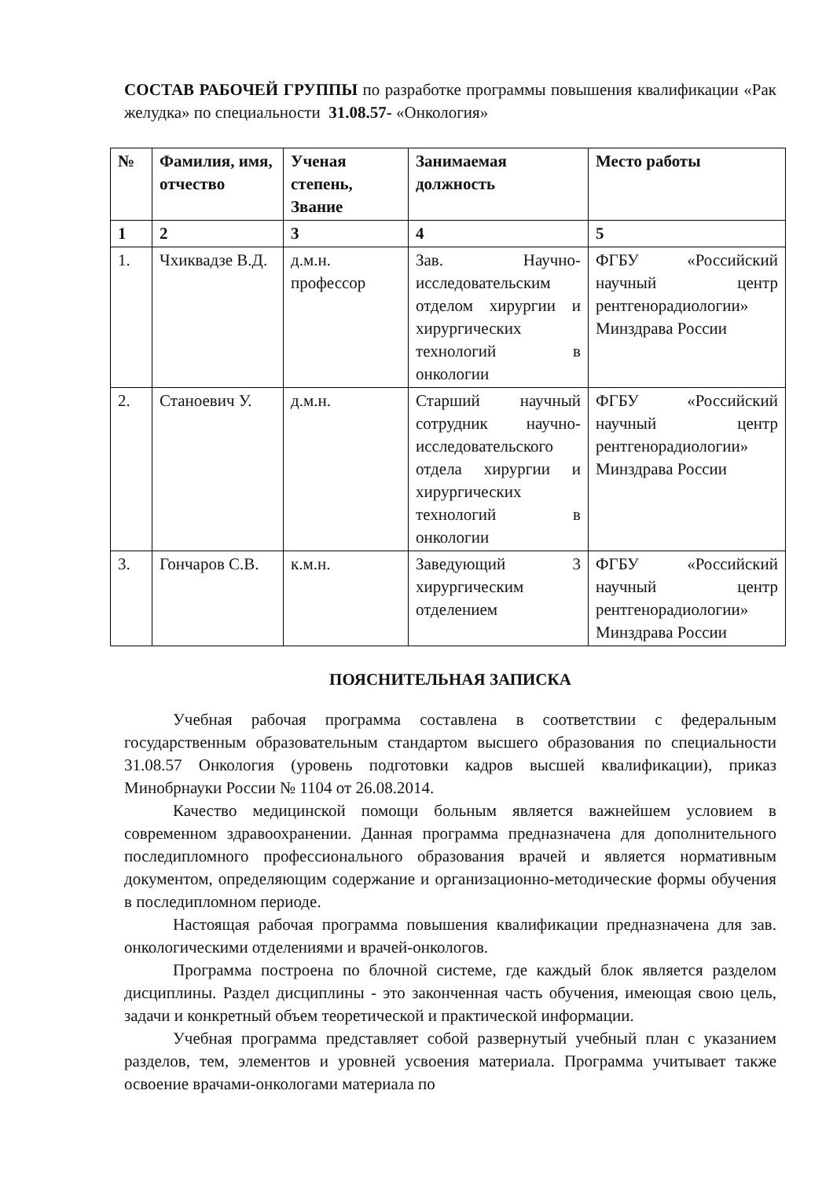СОСТАВ РАБОЧЕЙ ГРУППЫ по разработке программы повышения квалификации «Рак желудка» по специальности 31.08.57- «Онкология»
| № | Фамилия, имя, отчество | Ученая степень, Звание | Занимаемая должность | Место работы |
| --- | --- | --- | --- | --- |
| 1 | 2 | 3 | 4 | 5 |
| 1. | Чхиквадзе В.Д. | д.м.н. профессор | Зав. Научно-исследовательским отделом хирургии и хирургических технологий в онкологии | ФГБУ «Российский научный центр рентгенорадиологии» Минздрава России |
| 2. | Станоевич У. | д.м.н. | Старший научный сотрудник научно-исследовательского отдела хирургии и хирургических технологий в онкологии | ФГБУ «Российский научный центр рентгенорадиологии» Минздрава России |
| 3. | Гончаров С.В. | к.м.н. | Заведующий 3 хирургическим отделением | ФГБУ «Российский научный центр рентгенорадиологии» Минздрава России |
ПОЯСНИТЕЛЬНАЯ ЗАПИСКА
Учебная рабочая программа составлена в соответствии с федеральным государственным образовательным стандартом высшего образования по специальности 31.08.57 Онкология (уровень подготовки кадров высшей квалификации), приказ Минобрнауки России № 1104 от 26.08.2014.
Качество медицинской помощи больным является важнейшем условием в современном здравоохранении. Данная программа предназначена для дополнительного последипломного профессионального образования врачей и является нормативным документом, определяющим содержание и организационно-методические формы обучения в последипломном периоде.
Настоящая рабочая программа повышения квалификации предназначена для зав. онкологическими отделениями и врачей-онкологов.
Программа построена по блочной системе, где каждый блок является разделом дисциплины. Раздел дисциплины - это законченная часть обучения, имеющая свою цель, задачи и конкретный объем теоретической и практической информации.
Учебная программа представляет собой развернутый учебный план с указанием разделов, тем, элементов и уровней усвоения материала. Программа учитывает также освоение врачами-онкологами материала по